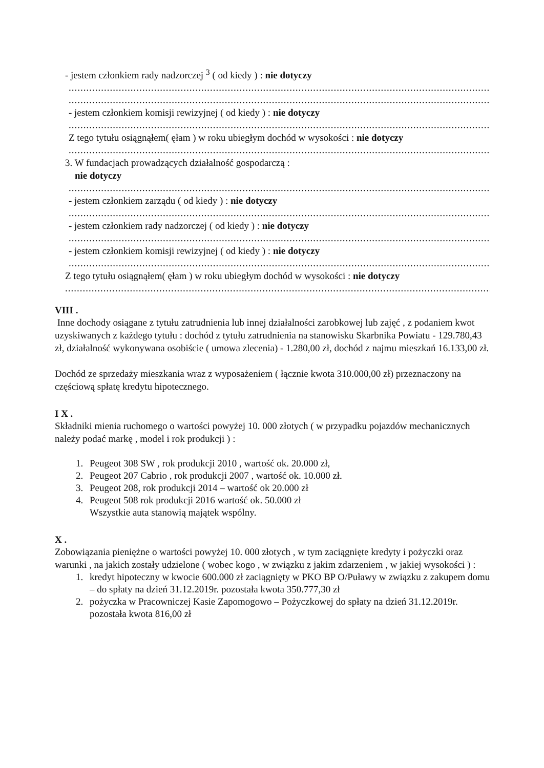- jestem członkiem rady nadzorczej <sup>3</sup> ( od kiedy ) : nie dotyczy
........................................................................................................................................................
........................................................................................................................................................
- jestem członkiem komisji rewizyjnej ( od kiedy ) : nie dotyczy
........................................................................................................................................................
Z tego tytułu osiągnąłem( ęłam ) w roku ubiegłym dochód w wysokości : nie dotyczy
........................................................................................................................................................
3. W fundacjach prowadzących działalność gospodarczą :
nie dotyczy
........................................................................................................................................................
- jestem członkiem zarządu ( od kiedy ) : nie dotyczy
........................................................................................................................................................
- jestem członkiem rady nadzorczej ( od kiedy ) : nie dotyczy
........................................................................................................................................................
- jestem członkiem komisji rewizyjnej ( od kiedy ) : nie dotyczy
........................................................................................................................................................
Z tego tytułu osiągnąłem( ęłam ) w roku ubiegłym dochód w wysokości : nie dotyczy
........................................................................................................................................................
VIII .
Inne dochody osiągane z tytułu zatrudnienia lub innej działalności zarobkowej lub zajęć , z podaniem kwot uzyskiwanych z każdego tytułu : dochód z tytułu zatrudnienia na stanowisku Skarbnika Powiatu - 129.780,43 zł, działalność wykonywana osobiście ( umowa zlecenia) - 1.280,00 zł, dochód z najmu mieszkań 16.133,00 zł.
Dochód ze sprzedaży mieszkania wraz z wyposażeniem ( łącznie kwota 310.000,00 zł) przeznaczony na częściową spłatę kredytu hipotecznego.
I X .
Składniki mienia ruchomego o wartości powyżej 10. 000 złotych ( w przypadku pojazdów mechanicznych należy podać markę , model i rok produkcji ) :
1. Peugeot 308 SW , rok produkcji 2010 , wartość ok. 20.000 zł,
2. Peugeot 207 Cabrio , rok produkcji 2007 , wartość ok. 10.000 zł.
3. Peugeot 208, rok produkcji 2014 – wartość ok 20.000 zł
4. Peugeot 508 rok produkcji 2016 wartość ok. 50.000 zł
Wszystkie auta stanowią majątek wspólny.
X .
Zobowiązania pieniężne o wartości powyżej 10. 000 złotych , w tym zaciągnięte kredyty i pożyczki oraz warunki , na jakich zostały udzielone ( wobec kogo , w związku z jakim zdarzeniem , w jakiej wysokości ) :
1. kredyt hipoteczny w kwocie 600.000 zł zaciągnięty w PKO BP O/Puławy w związku z zakupem domu – do spłaty na dzień 31.12.2019r. pozostała kwota 350.777,30 zł
2. pożyczka w Pracowniczej Kasie Zapomogowo – Pożyczkowej do spłaty na dzień 31.12.2019r. pozostała kwota 816,00 zł